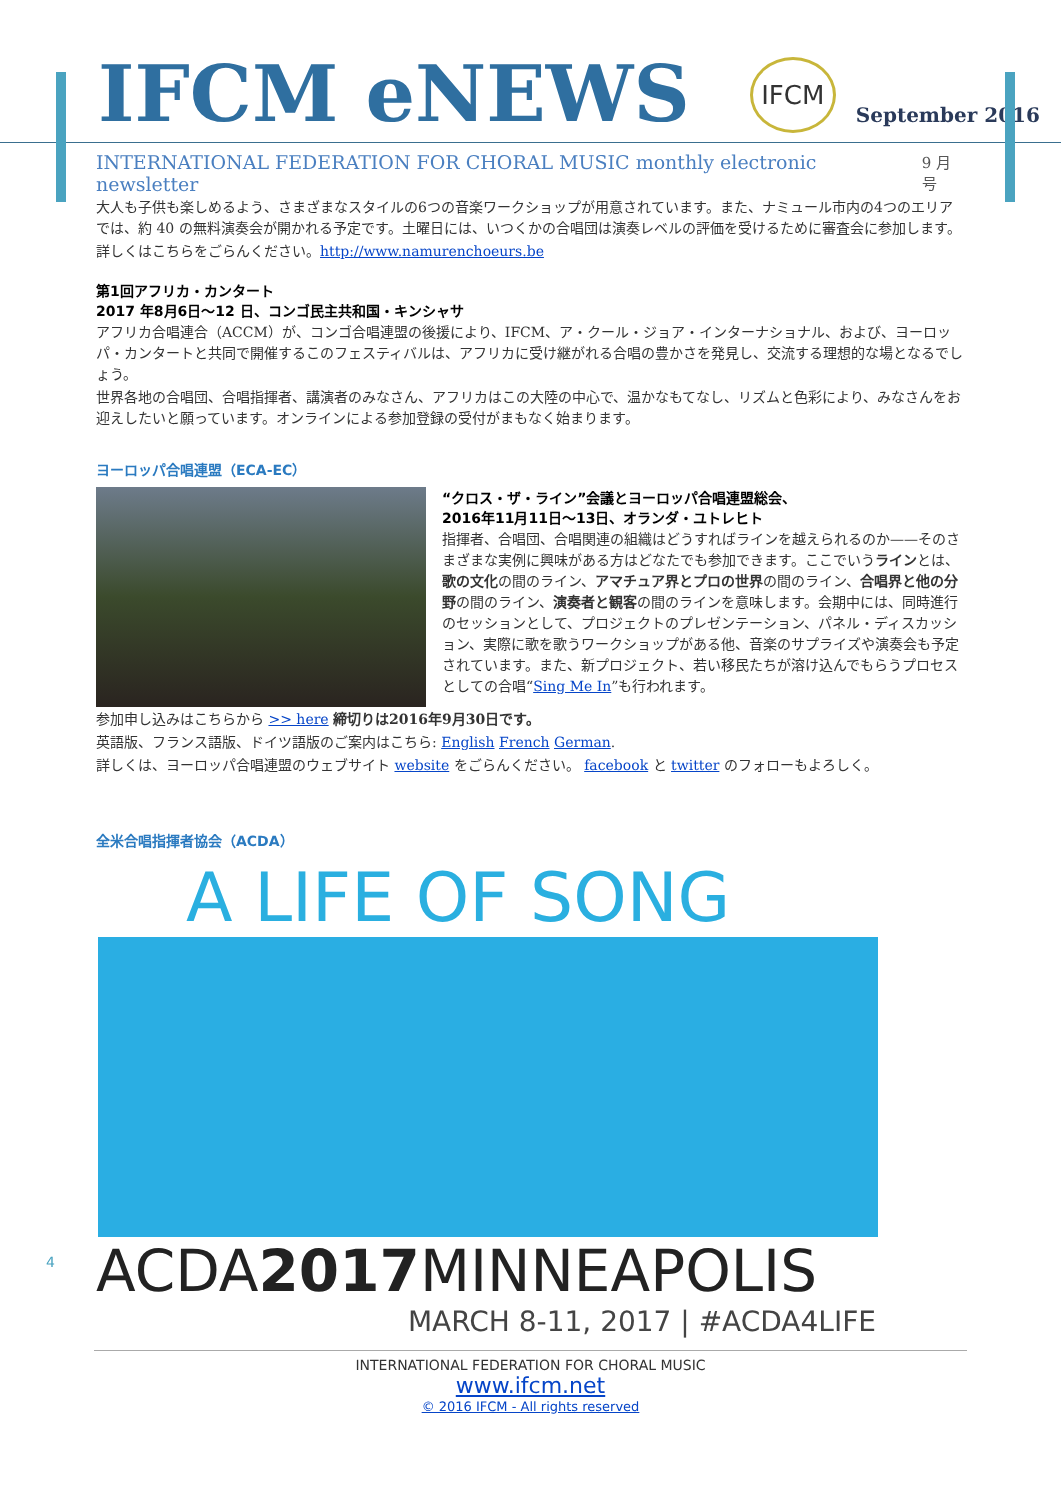IFCM eNEWS
IFCM
September 2016
INTERNATIONAL FEDERATION FOR CHORAL MUSIC monthly electronic newsletter 9 月号
大人も子供も楽しめるよう、さまざまなスタイルの6つの音楽ワークショップが用意されています。また、ナミュール市内の4つのエリアでは、約 40 の無料演奏会が開かれる予定です。土曜日には、いつくかの合唱団は演奏レベルの評価を受けるために審査会に参加します。
詳しくはこちらをごらんください。http://www.namurenchoeurs.be
第1回アフリカ・カンタート
2017 年8月6日〜12 日、コンゴ民主共和国・キンシャサ
アフリカ合唱連合（ACCM）が、コンゴ合唱連盟の後援により、IFCM、ア・クール・ジョア・インターナショナル、および、ヨーロッパ・カンタートと共同で開催するこのフェスティバルは、アフリカに受け継がれる合唱の豊かさを発見し、交流する理想的な場となるでしょう。
世界各地の合唱団、合唱指揮者、講演者のみなさん、アフリカはこの大陸の中心で、温かなもてなし、リズムと色彩により、みなさんをお迎えしたいと願っています。オンラインによる参加登録の受付がまもなく始まります。
ヨーロッパ合唱連盟（ECA-EC）
“クロス・ザ・ライン”会議とヨーロッパ合唱連盟総会、
2016年11月11日〜13日、オランダ・ユトレヒト
指揮者、合唱団、合唱関連の組織はどうすればラインを越えられるのか——そのさまざまな実例に興味がある方はどなたでも参加できます。ここでいうラインとは、歌の文化の間のライン、アマチュア界とプロの世界の間のライン、合唱界と他の分野の間のライン、演奏者と観客の間のラインを意味します。会期中には、同時進行のセッションとして、プロジェクトのプレゼンテーション、パネル・ディスカッション、実際に歌を歌うワークショップがある他、音楽のサプライズや演奏会も予定されています。また、新プロジェクト、若い移民たちが溶け込んでもらうプロセスとしての合唱“Sing Me In”も行われます。
参加申し込みはこちらから >> here 締切りは2016年9月30日です。
英語版、フランス語版、ドイツ語版のご案内はこちら: English French German.
詳しくは、ヨーロッパ合唱連盟のウェブサイト website をごらんください。 facebook と twitter のフォローもよろしく。
全米合唱指揮者協会（ACDA）
A LIFE OF SONG
ACDA2017 MINNEAPOLIS
MARCH 8-11, 2017 | #ACDA4LIFE
4
INTERNATIONAL FEDERATION FOR CHORAL MUSIC
www.ifcm.net
© 2016 IFCM - All rights reserved